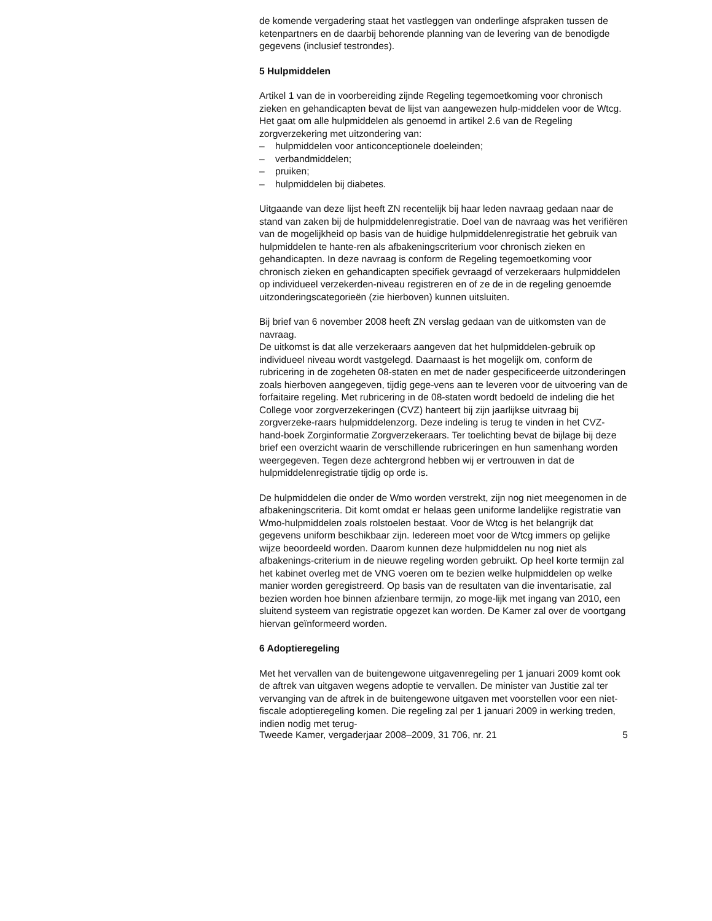de komende vergadering staat het vastleggen van onderlinge afspraken tussen de ketenpartners en de daarbij behorende planning van de levering van de benodigde gegevens (inclusief testrondes).
5 Hulpmiddelen
Artikel 1 van de in voorbereiding zijnde Regeling tegemoetkoming voor chronisch zieken en gehandicapten bevat de lijst van aangewezen hulp-middelen voor de Wtcg. Het gaat om alle hulpmiddelen als genoemd in artikel 2.6 van de Regeling zorgverzekering met uitzondering van:
– hulpmiddelen voor anticonceptionele doeleinden;
– verbandmiddelen;
– pruiken;
– hulpmiddelen bij diabetes.
Uitgaande van deze lijst heeft ZN recentelijk bij haar leden navraag gedaan naar de stand van zaken bij de hulpmiddelenregistratie. Doel van de navraag was het verifiëren van de mogelijkheid op basis van de huidige hulpmiddelenregistratie het gebruik van hulpmiddelen te hante-ren als afbakeningscriterium voor chronisch zieken en gehandicapten. In deze navraag is conform de Regeling tegemoetkoming voor chronisch zieken en gehandicapten specifiek gevraagd of verzekeraars hulpmiddelen op individueel verzekerden-niveau registreren en of ze de in de regeling genoemde uitzonderingscategorieën (zie hierboven) kunnen uitsluiten.
Bij brief van 6 november 2008 heeft ZN verslag gedaan van de uitkomsten van de navraag.
De uitkomst is dat alle verzekeraars aangeven dat het hulpmiddelen-gebruik op individueel niveau wordt vastgelegd. Daarnaast is het mogelijk om, conform de rubricering in de zogeheten 08-staten en met de nader gespecificeerde uitzonderingen zoals hierboven aangegeven, tijdig gege-vens aan te leveren voor de uitvoering van de forfaitaire regeling. Met rubricering in de 08-staten wordt bedoeld de indeling die het College voor zorgverzekeringen (CVZ) hanteert bij zijn jaarlijkse uitvraag bij zorgverzeke-raars hulpmiddelenzorg. Deze indeling is terug te vinden in het CVZ-hand-boek Zorginformatie Zorgverzekeraars. Ter toelichting bevat de bijlage bij deze brief een overzicht waarin de verschillende rubriceringen en hun samenhang worden weergegeven. Tegen deze achtergrond hebben wij er vertrouwen in dat de hulpmiddelenregistratie tijdig op orde is.
De hulpmiddelen die onder de Wmo worden verstrekt, zijn nog niet meegenomen in de afbakeningscriteria. Dit komt omdat er helaas geen uniforme landelijke registratie van Wmo-hulpmiddelen zoals rolstoelen bestaat. Voor de Wtcg is het belangrijk dat gegevens uniform beschikbaar zijn. Iedereen moet voor de Wtcg immers op gelijke wijze beoordeeld worden. Daarom kunnen deze hulpmiddelen nu nog niet als afbakenings-criterium in de nieuwe regeling worden gebruikt. Op heel korte termijn zal het kabinet overleg met de VNG voeren om te bezien welke hulpmiddelen op welke manier worden geregistreerd. Op basis van de resultaten van die inventarisatie, zal bezien worden hoe binnen afzienbare termijn, zo moge-lijk met ingang van 2010, een sluitend systeem van registratie opgezet kan worden. De Kamer zal over de voortgang hiervan geïnformeerd worden.
6 Adoptieregeling
Met het vervallen van de buitengewone uitgavenregeling per 1 januari 2009 komt ook de aftrek van uitgaven wegens adoptie te vervallen. De minister van Justitie zal ter vervanging van de aftrek in de buitengewone uitgaven met voorstellen voor een niet-fiscale adoptieregeling komen. Die regeling zal per 1 januari 2009 in werking treden, indien nodig met terug-
Tweede Kamer, vergaderjaar 2008–2009, 31 706, nr. 21 5